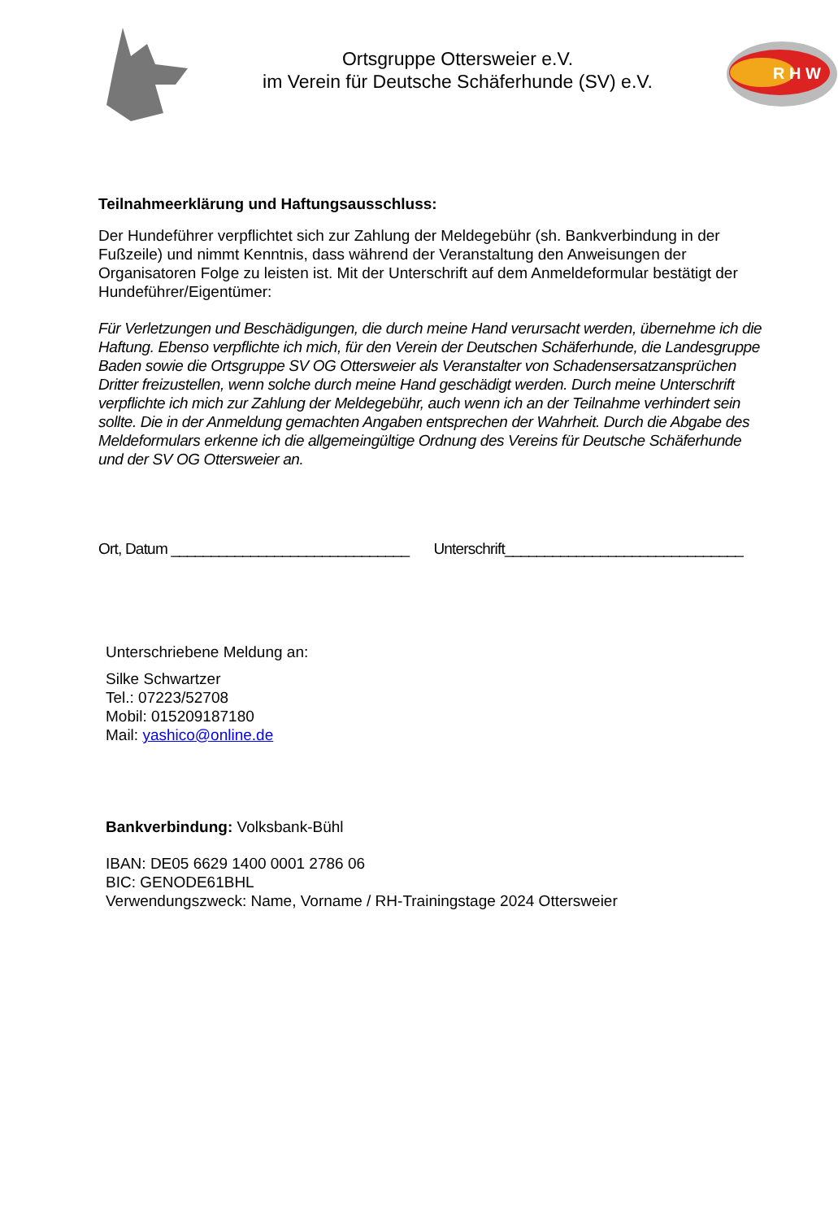Ortsgruppe Ottersweier e.V.
im Verein für Deutsche Schäferhunde (SV) e.V.
R H W
Teilnahmeerklärung und Haftungsausschluss:
Der Hundeführer verpflichtet sich zur Zahlung der Meldegebühr (sh. Bankverbindung in der Fußzeile) und nimmt Kenntnis, dass während der Veranstaltung den Anweisungen der Organisatoren Folge zu leisten ist. Mit der Unterschrift auf dem Anmeldeformular bestätigt der Hundeführer/Eigentümer:
Für Verletzungen und Beschädigungen, die durch meine Hand verursacht werden, übernehme ich die Haftung. Ebenso verpflichte ich mich, für den Verein der Deutschen Schäferhunde, die Landesgruppe Baden sowie die Ortsgruppe SV OG Ottersweier als Veranstalter von Schadensersatzansprüchen Dritter freizustellen, wenn solche durch meine Hand geschädigt werden. Durch meine Unterschrift verpflichte ich mich zur Zahlung der Meldegebühr, auch wenn ich an der Teilnahme verhindert sein sollte. Die in der Anmeldung gemachten Angaben entsprechen der Wahrheit. Durch die Abgabe des Meldeformulars erkenne ich die allgemeingültige Ordnung des Vereins für Deutsche Schäferhunde und der SV OG Ottersweier an.
Ort, Datum ______________________________ Unterschrift______________________________
Unterschriebene Meldung an:
Silke Schwartzer
Tel.: 07223/52708
Mobil: 015209187180
Mail: yashico@online.de
Bankverbindung: Volksbank-Bühl
IBAN: DE05 6629 1400 0001 2786 06
BIC: GENODE61BHL
Verwendungszweck: Name, Vorname / RH-Trainingstage 2024 Ottersweier